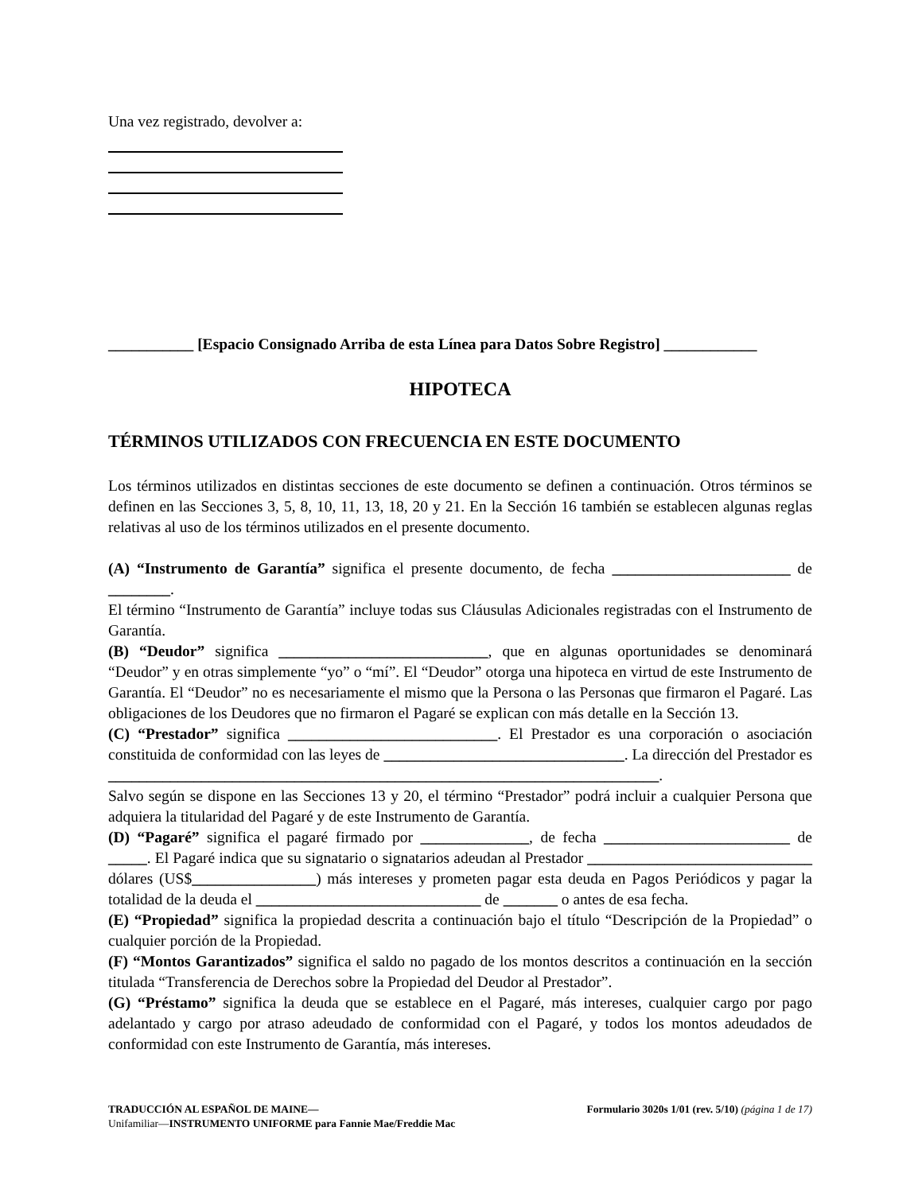Una vez registrado, devolver a:
___________ [Espacio Consignado Arriba de esta Línea para Datos Sobre Registro] ____________
HIPOTECA
TÉRMINOS UTILIZADOS CON FRECUENCIA EN ESTE DOCUMENTO
Los términos utilizados en distintas secciones de este documento se definen a continuación. Otros términos se definen en las Secciones 3, 5, 8, 10, 11, 13, 18, 20 y 21. En la Sección 16 también se establecen algunas reglas relativas al uso de los términos utilizados en el presente documento.
(A) “Instrumento de Garantía” significa el presente documento, de fecha _______________________ de ________.
El término “Instrumento de Garantía” incluye todas sus Cláusulas Adicionales registradas con el Instrumento de Garantía.
(B) “Deudor” significa ___________________________, que en algunas oportunidades se denominará “Deudor” y en otras simplemente “yo” o “mí”. El “Deudor” otorga una hipoteca en virtud de este Instrumento de Garantía. El “Deudor” no es necesariamente el mismo que la Persona o las Personas que firmaron el Pagaré. Las obligaciones de los Deudores que no firmaron el Pagaré se explican con más detalle en la Sección 13.
(C) “Prestador” significa ___________________________. El Prestador es una corporación o asociación constituida de conformidad con las leyes de _______________________________. La dirección del Prestador es _______________________________________________________________________.
Salvo según se dispone en las Secciones 13 y 20, el término “Prestador” podrá incluir a cualquier Persona que adquiera la titularidad del Pagaré y de este Instrumento de Garantía.
(D) “Pagaré” significa el pagaré firmado por ______________, de fecha ________________________ de _____. El Pagaré indica que su signatario o signatarios adeudan al Prestador _____________________________ dólares (US$________________) más intereses y prometen pagar esta deuda en Pagos Periódicos y pagar la totalidad de la deuda el _____________________________ de _______ o antes de esa fecha.
(E) “Propiedad” significa la propiedad descrita a continuación bajo el título “Descripción de la Propiedad” o cualquier porción de la Propiedad.
(F) “Montos Garantizados” significa el saldo no pagado de los montos descritos a continuación en la sección titulada “Transferencia de Derechos sobre la Propiedad del Deudor al Prestador”.
(G) “Préstamo” significa la deuda que se establece en el Pagaré, más intereses, cualquier cargo por pago adelantado y cargo por atraso adeudado de conformidad con el Pagaré, y todos los montos adeudados de conformidad con este Instrumento de Garantía, más intereses.
TRADUCCIÓN AL ESPAÑOL DE MAINE—
Unifamiliar—INSTRUMENTO UNIFORME para Fannie Mae/Freddie Mac
Formulario 3020s 1/01 (rev. 5/10) (página 1 de 17)